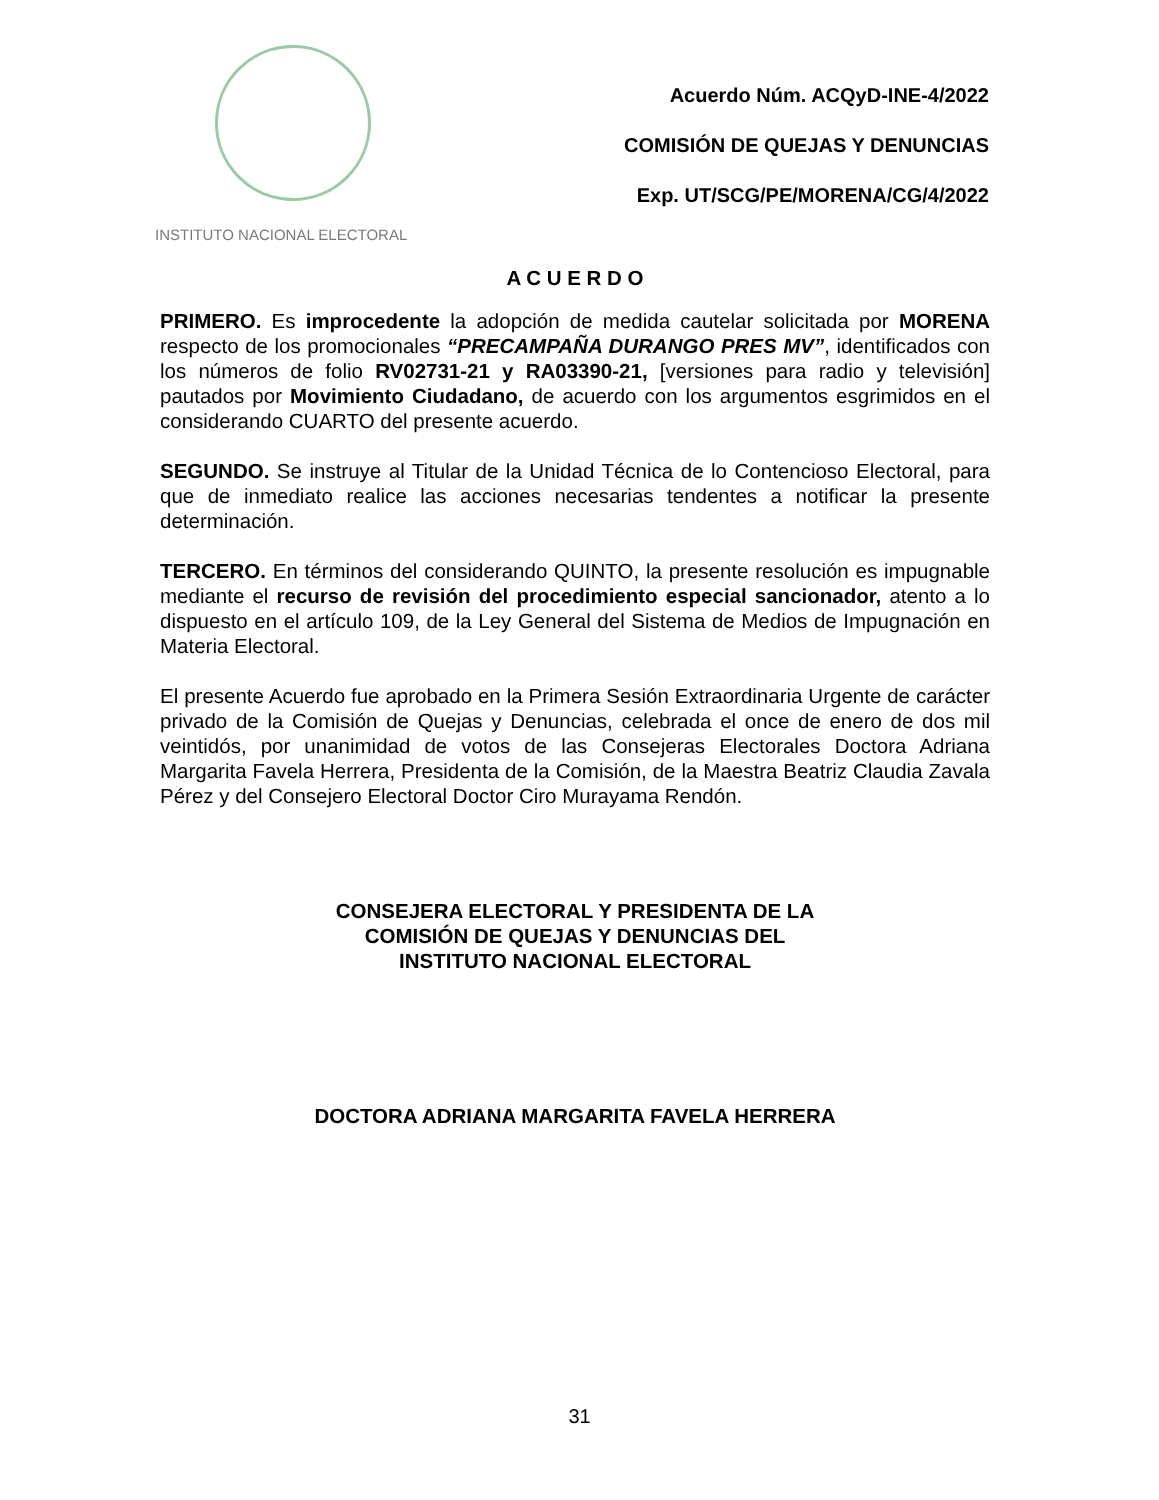INSTITUTO NACIONAL ELECTORAL
Acuerdo Núm. ACQyD-INE-4/2022
COMISIÓN DE QUEJAS Y DENUNCIAS
Exp. UT/SCG/PE/MORENA/CG/4/2022
A C U E R D O
PRIMERO. Es improcedente la adopción de medida cautelar solicitada por MORENA respecto de los promocionales “PRECAMPAÑA DURANGO PRES MV”, identificados con los números de folio RV02731-21 y RA03390-21, [versiones para radio y televisión] pautados por Movimiento Ciudadano, de acuerdo con los argumentos esgrimidos en el considerando CUARTO del presente acuerdo.
SEGUNDO. Se instruye al Titular de la Unidad Técnica de lo Contencioso Electoral, para que de inmediato realice las acciones necesarias tendentes a notificar la presente determinación.
TERCERO. En términos del considerando QUINTO, la presente resolución es impugnable mediante el recurso de revisión del procedimiento especial sancionador, atento a lo dispuesto en el artículo 109, de la Ley General del Sistema de Medios de Impugnación en Materia Electoral.
El presente Acuerdo fue aprobado en la Primera Sesión Extraordinaria Urgente de carácter privado de la Comisión de Quejas y Denuncias, celebrada el once de enero de dos mil veintidós, por unanimidad de votos de las Consejeras Electorales Doctora Adriana Margarita Favela Herrera, Presidenta de la Comisión, de la Maestra Beatriz Claudia Zavala Pérez y del Consejero Electoral Doctor Ciro Murayama Rendón.
CONSEJERA ELECTORAL Y PRESIDENTA DE LA
COMISIÓN DE QUEJAS Y DENUNCIAS DEL
INSTITUTO NACIONAL ELECTORAL
DOCTORA ADRIANA MARGARITA FAVELA HERRERA
31